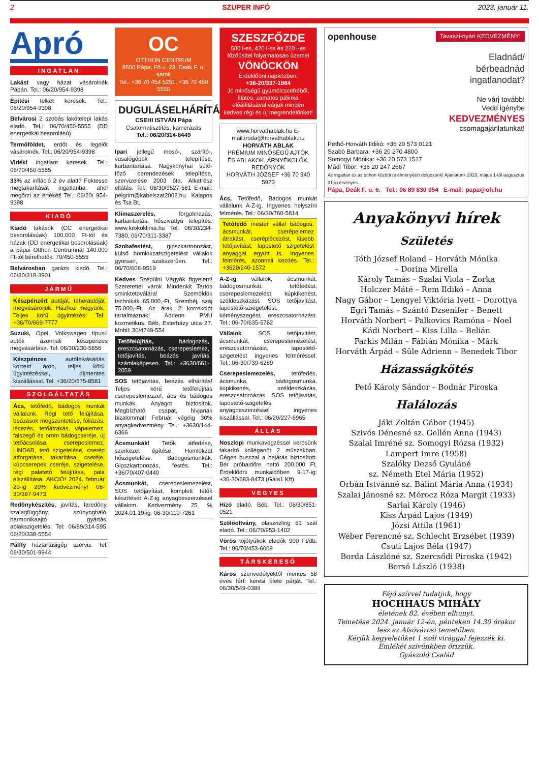2 SZUPER INFÓ 2023. január 11.
Apró
INGATLAN
Lakást vagy házat vásárolnék Pápán. Tel.: 06/20/954-9398
Építési telket keresek. Tel.: 06/20/954-9398
Belvárosi 2 szobás lakótelepi lakás eladó. Tel.: 06/70/450-5555 (DD energetikai besorolású)
Termőföldet, erdőt és legelőt vásárolnék. Tel.: 06/20/954-9398
Vidéki ingatlant keresek. Tel.: 06/70/450-5555
33% az infláció 2 év alatt? Fektesse megtakarítását ingatlanba, ahol megőrzi az értékét! Tel.: 06/20/ 954-9398
KIADÓ
Kiadó lakások (CC energetikai besorolásúak) 100.000 Ft-tól és házak (DD energetikai besorolásúak) a pápai Otthon Centrumnál 140.000 Ft-tól bérelhetők. 70/450-5555
Belvárosban garázs kiadó. Tel.: 06/30/318-3901
JÁRMŰ
Készpénzért autóját, teherautóját megvásároljuk. Házhoz megyünk. Teljes körű ügyintézés! Tel: +36/70/669-7777
Suzuki, Opel, Volkswagen típusú autók azonnali készpénzes megvásárlása. Tel: 06/30/230-5656
Készpénzes autófelvásárlás korrekt áron, teljes körű ügyintézéssel, díjmentes kiszállással. Tel: +36/20/575-8581
SZOLGÁLTATÁS
Ács, tetőfedő, bádogos munkát vállalunk. Régi tető felújítása, beázások megszüntetése, fóliázás, lécezés, tetőátrakás, vápalemez, falszegő és orom bádogcseréje, új tetőácsolása, cserepeslemez, LINDAB, tető szigetelése, cserép átforgatása, takarítása, cseréje, kúpcserepek cseréje, szigetelése, régi palatető felújítása, pala elszállítása. AKCIÓ! 2024. február 29-ig 20% kedvezmény! 06-30/387-9473
Redőnykészítés, javítás, faredőny, szalagfüggöny, szúnyogháló, harmonikaajtó gyártás, ablakszigetelés. Tel: 06/89/314-595, 06/20/338-5554
Pálffy háztartásigép szerviz. Tel: 06/30/501-9944
OC
OTTHON CENTRUM
8500 Pápa, Fő u. 23. Deák F. u. sarok
Tel.: +36 70 454 5251, +36 70 450 5555
DUGULÁSELHÁRÍTÁS
CSEHI ISTVÁN Pápa
Csatornatisztítás, kamerázás
Tel.: 06/20/314-8449
Ipari jellegű mosó-, szárító-, vasalógépek telepítése, karbantartása. Nagykonyhai sütő-főző berendezések telepítése, szervizelése 2003 óta. Alkatrész ellátás. Tel.: 06/30/9527-561 E-mail: pelgrim@kabelszat2002.hu Kalapos és Tsa Bt.
Klímaszerelés, forgalmazás, karbantartás, hőszivattyú telepítés. www.krokoklima.hu Tel: 06/30/234-7380, 06/70/311-3387
Szobafestést, gipszkartonozást, külső homlokzatszigetelést vállalok gyorsan, szakszerűen. Tel.: 06/70/608-9519
Kedves Szépülni Vágyók figyelem! Szeretettel várok Mindenkit Tartós sminktetoválára! Szemöldök technikák 65.000,-Ft, Szemhéj, száj 75.000,-Ft. Az árak 2 korrekciót tartalmaznak! Adrienn PMU kozmetikus. Béb, Esterházy utca 27. Mobil: 30/4749-554
Tetőfelújítás, bádogozás, ereszcsatornázás, cserepeslemez, tetőjavítás, beázás javítás számlaképesen. Tel.: +3630/661-2059
SOS tetőjavítás, beázás elhárítás! Teljes körű tetőfelújítás cserepeslemezzel, ács és bádogos munkák. Anyagot biztosítok. Megbízható csapat, hívjanak bizalommal! Február végéig 30% anyagkedvezmény. Tel.: +3630/144-6366
Ácsmunkák! Tetők átfedése, szerkezet építése. Homlokzat hőszigetelése. Bádogosmunkák. Gipszkartonozás, festés. Tel.: +36/70/407-0440
Ácsmunkát, cserepeslemezelést, SOS tetőjavítást, komplett tetők készítését A-Z-ig anyagbeszerzéssel vállalom. Kedvezmény 25 % 2024.01.19-ig. 06-30/110-7261
SZESZFŐZDE
500 l-es, 420 l-es és 220 l-es főzőüsttel folyamatosan üzemel
VÖNÖCKÖN
Érdeklődni napközben:
+36-20/337-1864
Jó minőségű gyümölcscefréből, illatos, zamatos pálinka előállításával várjuk minden kedves régi és új megrendelőnket!
www.horvathablak.hu E-mail:iroda@horvathablak.hu
HORVÁTH ABLAK
PRÉMIUM MINŐSÉGŰ AJTÓK ÉS ABLAKOK, ÁRNYÉKOLÓK, REDŐNYÖK
HORVÁTH JÓZSEF +36 70 940 5923
Ács, Tetőfedő, Bádogos munkát vállalunk A-Z-ig. Ingyenes helyszíni felmérés. Tel.: 06/30/760-5814
Tetőfedő mester vállal bádogos, ácsmunkát, cserépelemez átrakást, cseréplécezést, kisebb tetőjavítást, lapostető szigetelést anyaggal együtt is. Ingyenes felmérés, azonnali kezdés. Tel.: +3620/240-1572
A-Z-ig vállalok, ácsmunkát, bádogosmunkát, tetőfedést, cserepeslemezelést, kúpkikenést, széldeszkázást, SOS tetőjavítást, lapostető-sziegetelést, kéményszegést, ereszcsatornázást. Tel.: 06-70/635-5762
Vállalok SOS tetőjavítást, ácsmunkát, cserepeslemezelést, ereszcsatornázást, lapostető-szigetelést ingyenes felméréssel. Tel.: 06-30/739-6289
Cserepeslemezelés, tetőfedés, ácsmunka, bádogosmunka, kúpkikenés, széldeszkázás, ereszcsatornázás, SOS tetőjavítás, lapostető-szigetelés, anyagbeszerzéssel ingyenes kiszállással. Tel.: 06/20/227-6965
ÁLLÁS
Noszlopi munkavégzéssel keresünk takarító kolléganőt 2 műszakban. Céges busszal a bejárás biztosított. Bér próbaidőre nettó 200.000 Ft. Érdeklődni munkaidőben 9-17-ig: +36-30/683-8473 (Gála1 Kft)
VEGYES
Hízó eladó. Béb. Tel.: 06/30/851-0521
Szőlőoltvány, olaszrizling 61 szál eladó. Tel.: 06/70/953-1402
Vörös tojótyúkok eladók 900 Ft/db. Tel.: 06/70/453-6009
TÁRSKERESŐ
Káros szenvedélyektől mentes 58 éves férfi keresi élete párját. Tel.: 06/30/549-0389
openhouse Tavaszi-nyári KEDVEZMÉNY!
Eladnád/
bérbeadnád
ingatlanodat?
Ne várj tovább!
Vedd igénybe
KEDVEZMÉNYES
csomagajánlatunkat!
Pethő-Horváth Ildikó: +36 20 573 0121
Szabó Barbara: +36 20 270 4800
Somogyi Mónika: +36 20 573 1517
Mádl Tibor: +36 20 247 2667
Az ingatlan és az otthon közötti út élményéért dolgozunk! Ajánlatunk 2023. május 1-től augusztus 31-ig érvényes.
Pápa, Deák F. u. 6. Tel.: 06 89 830 054 E-mail: papa@oh.hu
Anyakönyvi hírek
Születés
Tóth József Roland – Horváth Mónika
– Dorina Mirella
Károly Tamás – Szalai Viola – Zorka
Holczer Máté – Rem Ildikó – Anna
Nagy Gábor – Lengyel Viktória Ivett – Dorottya
Egri Tamás – Szántó Dzsenifer – Benett
Horváth Norbert – Palkovics Ramóna – Noel
Kádi Norbert – Kiss Lilla – Belián
Farkis Milán – Fábián Mónika – Márk
Horváth Árpád – Süle Adrienn – Benedek Tibor
Házasságkötés
Pető Károly Sándor – Bodnár Piroska
Halálozás
Jáki Zoltán Gábor (1945)
Szivós Dénesné sz. Gellén Anna (1943)
Szalai Imréné sz. Somogyi Rózsa (1932)
Lampert Imre (1958)
Szalóky Dezső Gyuláné
sz. Németh Etel Mária (1952)
Orbán Istvánné sz. Bálint Mária Anna (1934)
Szalai Jánosné sz. Mórocz Róza Margit (1933)
Sarlai Károly (1946)
Kiss Árpád Lajos (1949)
Józsi Attila (1961)
Wéber Ferencné sz. Schlecht Erzsébet (1939)
Csuti Lajos Béla (1947)
Borda Lászlóné sz. Szercsődi Piroska (1942)
Borsó László (1938)
Fájó szívvel tudatjuk, hogy
HOCHHAUS MIHÁLY
életének 82. évében elhunyt.
Temetése 2024. január 12-én, pénteken 14.30 órakor lesz az Alsóvárosi temetőben.
Kérjük kegyeletüket 1 szál virággal fejezzék ki.
Emlékét szívünkben őrizzük.
Gyászoló Család